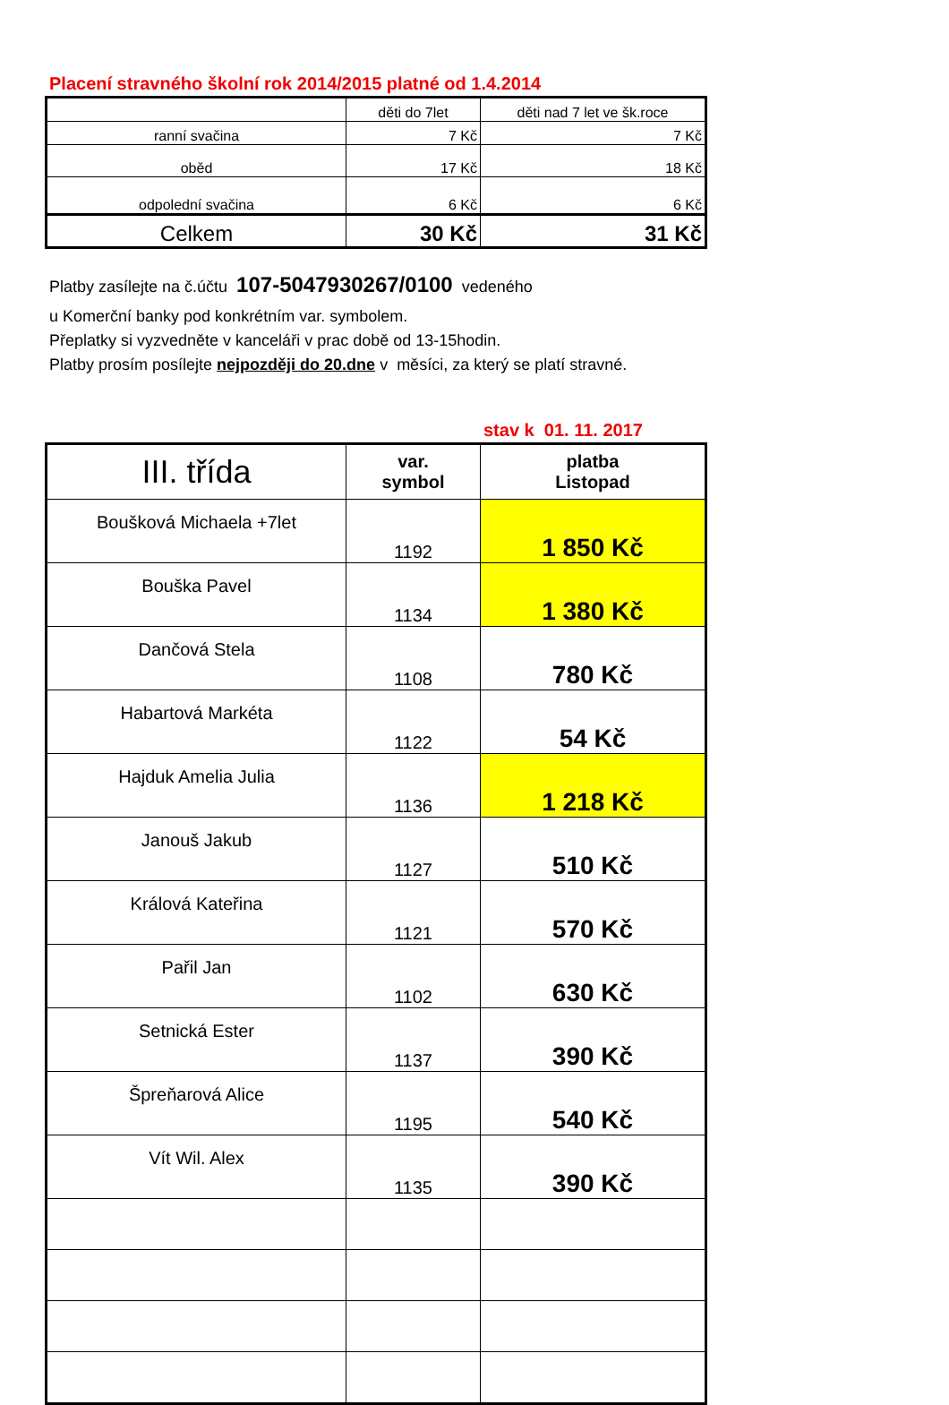Placení stravného školní rok 2014/2015 platné od 1.4.2014
| | děti do 7let | děti nad 7 let ve šk.roce |
| ranní svačina | 7 Kč | 7 Kč |
| oběd | 17 Kč | 18 Kč |
| odpolední svačina | 6 Kč | 6 Kč |
| Celkem | 30 Kč | 31 Kč |
Platby zasílejte na č.účtu 107-5047930267/0100 vedeného
u Komerční banky pod konkrétním var. symbolem.
Přeplatky si vyzvedněte v kanceláři v prac době od 13-15hodin.
Platby prosím posílejte nejpozději do 20.dne v měsíci, za který se platí stravné.
stav k 01. 11. 2017
| III. třída | var. symbol | platba Listopad |
| Boušková Michaela +7let | 1192 | 1 850 Kč |
| Bouška Pavel | 1134 | 1 380 Kč |
| Dančová Stela | 1108 | 780 Kč |
| Habartová Markéta | 1122 | 54 Kč |
| Hajduk Amelia Julia | 1136 | 1 218 Kč |
| Janouš Jakub | 1127 | 510 Kč |
| Králová Kateřina | 1121 | 570 Kč |
| Pařil Jan | 1102 | 630 Kč |
| Setnická Ester | 1137 | 390 Kč |
| Špreňarová Alice | 1195 | 540 Kč |
| Vít Wil. Alex | 1135 | 390 Kč |